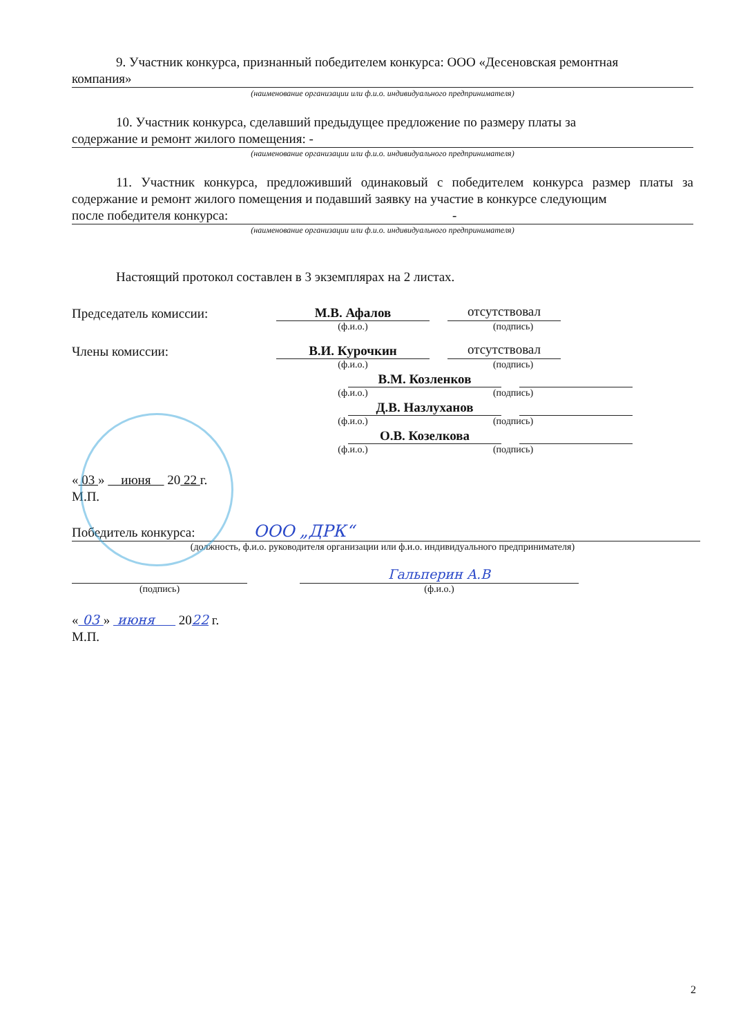9. Участник конкурса, признанный победителем конкурса: ООО «Десеновская ремонтная
компания»
(наименование организации или ф.и.о. индивидуального предпринимателя)
10. Участник конкурса, сделавший предыдущее предложение по размеру платы за
содержание и ремонт жилого помещения: -
(наименование организации или ф.и.о. индивидуального предпринимателя)
11. Участник конкурса, предложивший одинаковый с победителем конкурса размер платы за содержание и ремонт жилого помещения и подавший заявку на участие в конкурсе следующим
после победителя конкурса: -
(наименование организации или ф.и.о. индивидуального предпринимателя)
Настоящий протокол составлен в 3 экземплярах на 2 листах.
Председатель комиссии:
М.В. Афалов
отсутствовал
(ф.и.о.) (подпись)
Члены комиссии:
В.И. Курочкин
отсутствовал
(ф.и.о.) (подпись)
В.М. Козленков
(ф.и.о.) (подпись)
Д.В. Назлуханов
(ф.и.о.) (подпись)
О.В. Козелкова
(ф.и.о.) (подпись)
« 03 » июня 20 22 г.
М.П.
Победитель конкурса: ООО „ДРК“
(должность, ф.и.о. руководителя организации или ф.и.о. индивидуального предпринимателя)
Гальперин А.В
(подпись) (ф.и.о.)
« 03 » июня 2022 г.
М.П.
2